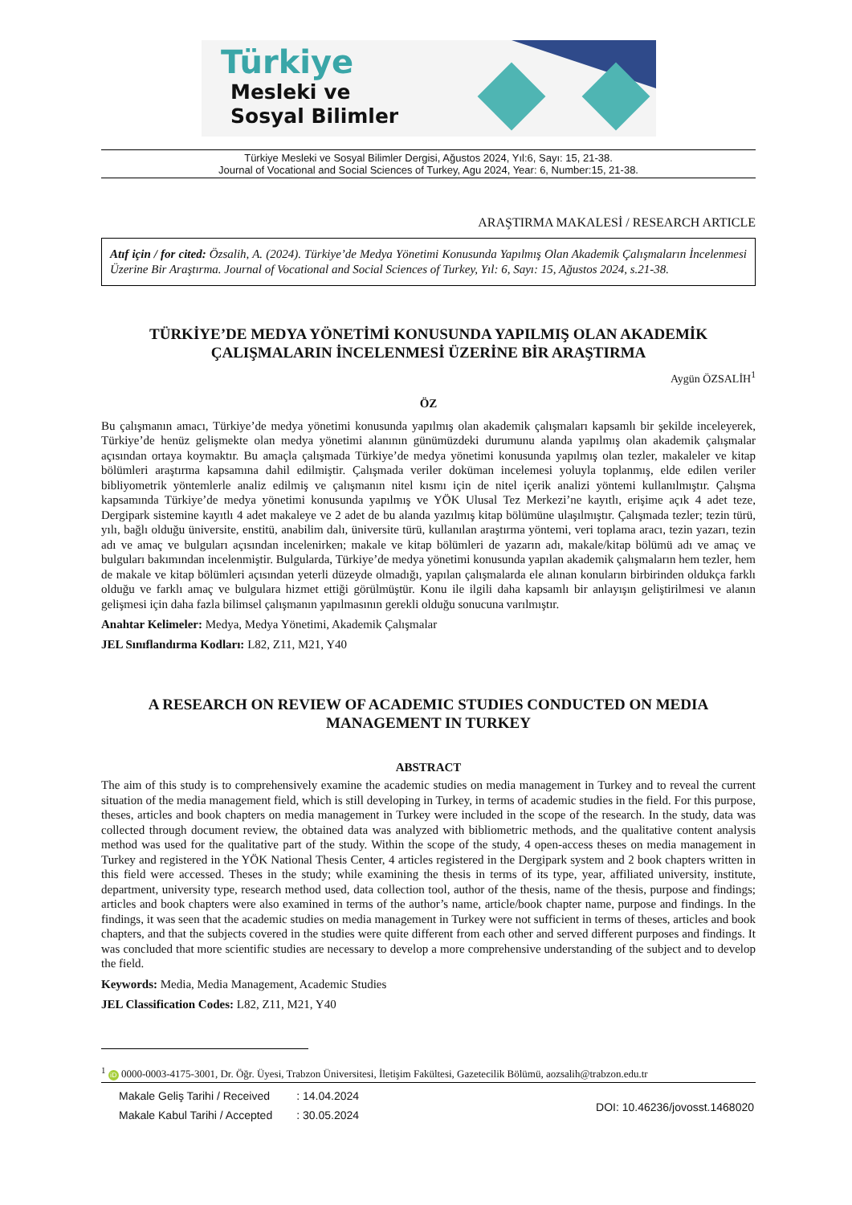Türkiye
Mesleki ve
Sosyal Bilimler
Türkiye Mesleki ve Sosyal Bilimler Dergisi, Ağustos 2024, Yıl:6, Sayı: 15, 21-38.
Journal of Vocational and Social Sciences of Turkey, Agu 2024, Year: 6, Number:15, 21-38.
ARAŞTIRMA MAKALESİ / RESEARCH ARTICLE
Atıf için / for cited: Özsalih, A. (2024). Türkiye’de Medya Yönetimi Konusunda Yapılmış Olan Akademik Çalışmaların İncelenmesi Üzerine Bir Araştırma. Journal of Vocational and Social Sciences of Turkey, Yıl: 6, Sayı: 15, Ağustos 2024, s.21-38.
TÜRKİYE’DE MEDYA YÖNETİMİ KONUSUNDA YAPILMIŞ OLAN AKADEMİK ÇALIŞMALARIN İNCELENMESİ ÜZERİNE BİR ARAŞTIRMA
Aygün ÖZSALİH<sup>1</sup>
ÖZ
Bu çalışmanın amacı, Türkiye’de medya yönetimi konusunda yapılmış olan akademik çalışmaları kapsamlı bir şekilde inceleyerek, Türkiye’de henüz gelişmekte olan medya yönetimi alanının günümüzdeki durumunu alanda yapılmış olan akademik çalışmalar açısından ortaya koymaktır. Bu amaçla çalışmada Türkiye’de medya yönetimi konusunda yapılmış olan tezler, makaleler ve kitap bölümleri araştırma kapsamına dahil edilmiştir. Çalışmada veriler doküman incelemesi yoluyla toplanmış, elde edilen veriler bibliyometrik yöntemlerle analiz edilmiş ve çalışmanın nitel kısmı için de nitel içerik analizi yöntemi kullanılmıştır. Çalışma kapsamında Türkiye’de medya yönetimi konusunda yapılmış ve YÖK Ulusal Tez Merkezi’ne kayıtlı, erişime açık 4 adet teze, Dergipark sistemine kayıtlı 4 adet makaleye ve 2 adet de bu alanda yazılmış kitap bölümüne ulaşılmıştır. Çalışmada tezler; tezin türü, yılı, bağlı olduğu üniversite, enstitü, anabilim dalı, üniversite türü, kullanılan araştırma yöntemi, veri toplama aracı, tezin yazarı, tezin adı ve amaç ve bulguları açısından incelenirken; makale ve kitap bölümleri de yazarın adı, makale/kitap bölümü adı ve amaç ve bulguları bakımından incelenmiştir. Bulgularda, Türkiye’de medya yönetimi konusunda yapılan akademik çalışmaların hem tezler, hem de makale ve kitap bölümleri açısından yeterli düzeyde olmadığı, yapılan çalışmalarda ele alınan konuların birbirinden oldukça farklı olduğu ve farklı amaç ve bulgulara hizmet ettiği görülmüştür. Konu ile ilgili daha kapsamlı bir anlayışın geliştirilmesi ve alanın gelişmesi için daha fazla bilimsel çalışmanın yapılmasının gerekli olduğu sonucuna varılmıştır.
Anahtar Kelimeler: Medya, Medya Yönetimi, Akademik Çalışmalar
JEL Sınıflandırma Kodları: L82, Z11, M21, Y40
A RESEARCH ON REVIEW OF ACADEMIC STUDIES CONDUCTED ON MEDIA MANAGEMENT IN TURKEY
ABSTRACT
The aim of this study is to comprehensively examine the academic studies on media management in Turkey and to reveal the current situation of the media management field, which is still developing in Turkey, in terms of academic studies in the field. For this purpose, theses, articles and book chapters on media management in Turkey were included in the scope of the research. In the study, data was collected through document review, the obtained data was analyzed with bibliometric methods, and the qualitative content analysis method was used for the qualitative part of the study. Within the scope of the study, 4 open-access theses on media management in Turkey and registered in the YÖK National Thesis Center, 4 articles registered in the Dergipark system and 2 book chapters written in this field were accessed. Theses in the study; while examining the thesis in terms of its type, year, affiliated university, institute, department, university type, research method used, data collection tool, author of the thesis, name of the thesis, purpose and findings; articles and book chapters were also examined in terms of the author’s name, article/book chapter name, purpose and findings. In the findings, it was seen that the academic studies on media management in Turkey were not sufficient in terms of theses, articles and book chapters, and that the subjects covered in the studies were quite different from each other and served different purposes and findings. It was concluded that more scientific studies are necessary to develop a more comprehensive understanding of the subject and to develop the field.
Keywords: Media, Media Management, Academic Studies
JEL Classification Codes: L82, Z11, M21, Y40
<sup>1</sup> iD 0000-0003-4175-3001, Dr. Öğr. Üyesi, Trabzon Üniversitesi, İletişim Fakültesi, Gazetecilik Bölümü, aozsalih@trabzon.edu.tr
| Makale Geliş Tarihi / Received | : 14.04.2024 |
| Makale Kabul Tarihi / Accepted | : 30.05.2024 |
DOI: 10.46236/jovosst.1468020